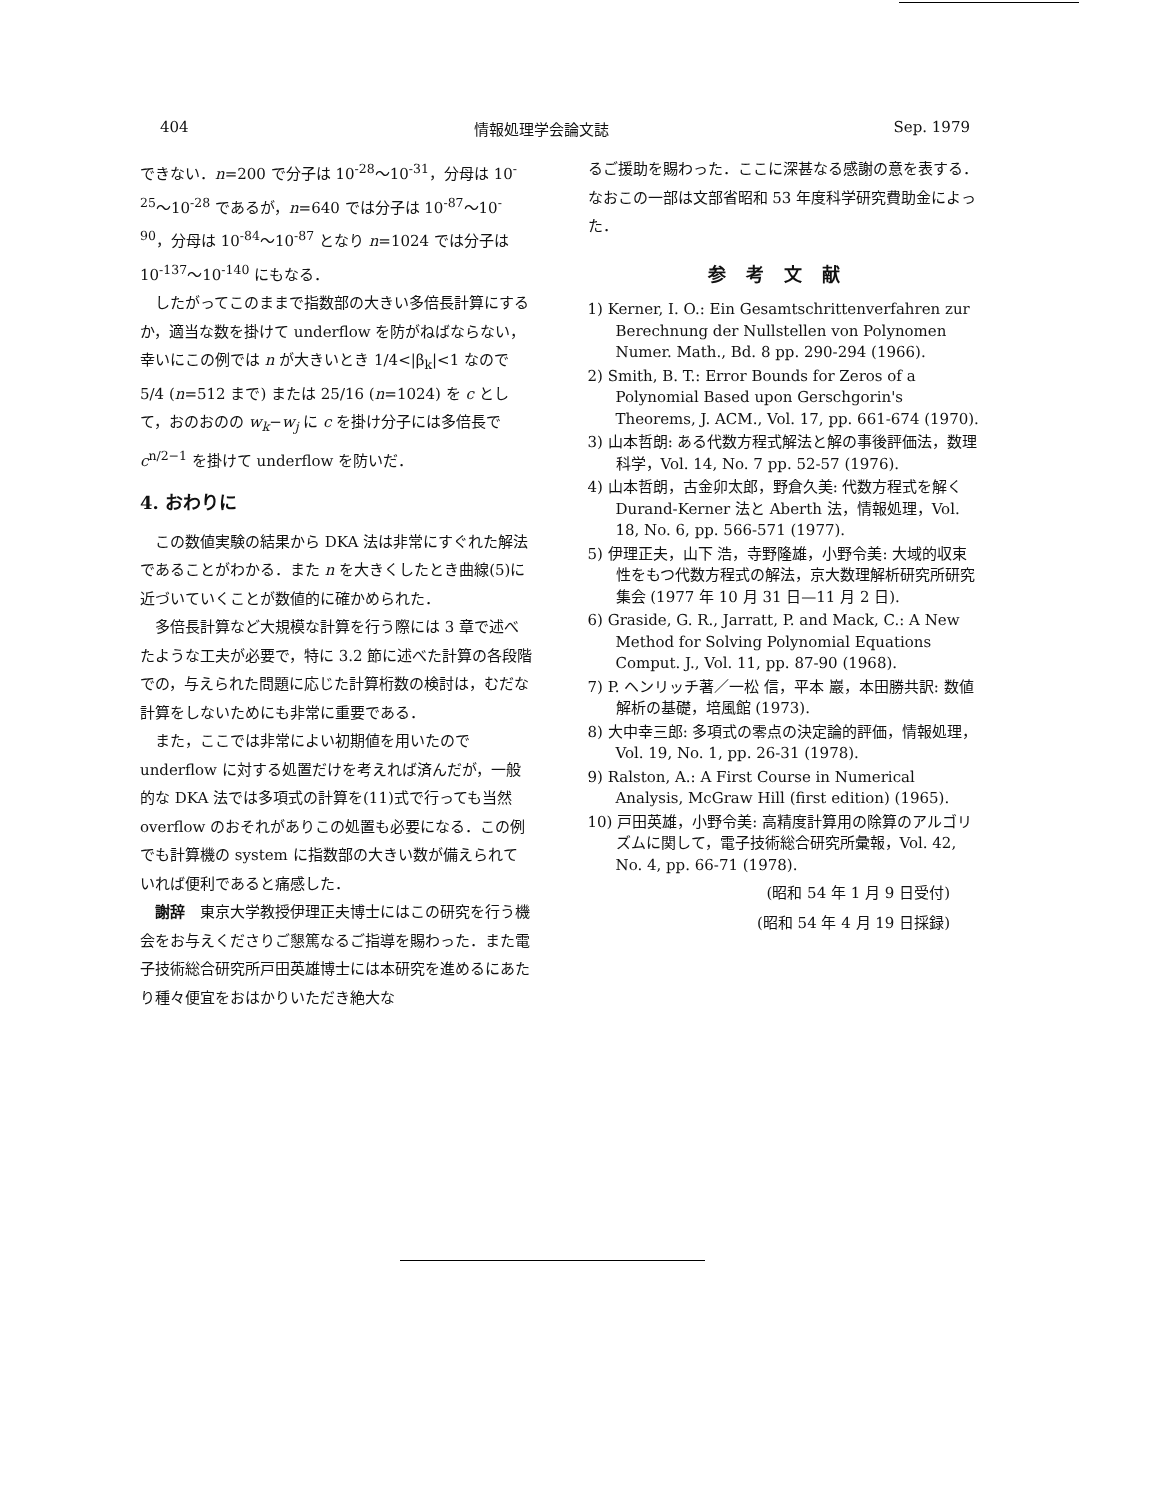404 情報処理学会論文誌 Sep. 1979
できない．n=200 で分子は 10<sup>-28</sup>～10<sup>-31</sup>，分母は 10<sup>-25</sup>～10<sup>-28</sup> であるが，n=640 では分子は 10<sup>-87</sup>～10<sup>-90</sup>，分母は 10<sup>-84</sup>～10<sup>-87</sup> となり n=1024 では分子は 10<sup>-137</sup>～10<sup>-140</sup> にもなる．
したがってこのままで指数部の大きい多倍長計算にするか，適当な数を掛けて underflow を防がねばならない，幸いにこの例では n が大きいとき 1/4<|β<sub>k</sub>|<1 なので 5/4 (n=512 まで) または 25/16 (n=1024) を c として，おのおのの w<sub>k</sub>−w<sub>j</sub> に c を掛け分子には多倍長で c<sup>n/2−1</sup> を掛けて underflow を防いだ．
4. おわりに
この数値実験の結果から DKA 法は非常にすぐれた解法であることがわかる．また n を大きくしたとき曲線(5)に近づいていくことが数値的に確かめられた．
多倍長計算など大規模な計算を行う際には 3 章で述べたような工夫が必要で，特に 3.2 節に述べた計算の各段階での，与えられた問題に応じた計算桁数の検討は，むだな計算をしないためにも非常に重要である．
また，ここでは非常によい初期値を用いたので underflow に対する処置だけを考えれば済んだが，一般的な DKA 法では多項式の計算を(11)式で行っても当然 overflow のおそれがありこの処置も必要になる．この例でも計算機の system に指数部の大きい数が備えられていれば便利であると痛感した．
謝辞　東京大学教授伊理正夫博士にはこの研究を行う機会をお与えくださりご懇篤なるご指導を賜わった．また電子技術総合研究所戸田英雄博士には本研究を進めるにあたり種々便宜をおはかりいただき絶大な
るご援助を賜わった．ここに深甚なる感謝の意を表する．なおこの一部は文部省昭和 53 年度科学研究費助金によった．
参考文献
1) Kerner, I. O.: Ein Gesamtschrittenverfahren zur Berechnung der Nullstellen von Polynomen Numer. Math., Bd. 8 pp. 290-294 (1966).
2) Smith, B. T.: Error Bounds for Zeros of a Polynomial Based upon Gerschgorin's Theorems, J. ACM., Vol. 17, pp. 661-674 (1970).
3) 山本哲朗: ある代数方程式解法と解の事後評価法，数理科学，Vol. 14, No. 7 pp. 52-57 (1976).
4) 山本哲朗，古金卯太郎，野倉久美: 代数方程式を解く Durand-Kerner 法と Aberth 法，情報処理，Vol. 18, No. 6, pp. 566-571 (1977).
5) 伊理正夫，山下 浩，寺野隆雄，小野令美: 大域的収束性をもつ代数方程式の解法，京大数理解析研究所研究集会 (1977 年 10 月 31 日—11 月 2 日).
6) Graside, G. R., Jarratt, P. and Mack, C.: A New Method for Solving Polynomial Equations Comput. J., Vol. 11, pp. 87-90 (1968).
7) P. ヘンリッチ著／一松 信，平本 巖，本田勝共訳: 数値解析の基礎，培風館 (1973).
8) 大中幸三郎: 多項式の零点の決定論的評価，情報処理，Vol. 19, No. 1, pp. 26-31 (1978).
9) Ralston, A.: A First Course in Numerical Analysis, McGraw Hill (first edition) (1965).
10) 戸田英雄，小野令美: 高精度計算用の除算のアルゴリズムに関して，電子技術総合研究所彙報，Vol. 42, No. 4, pp. 66-71 (1978).
(昭和 54 年 1 月 9 日受付)
(昭和 54 年 4 月 19 日採録)